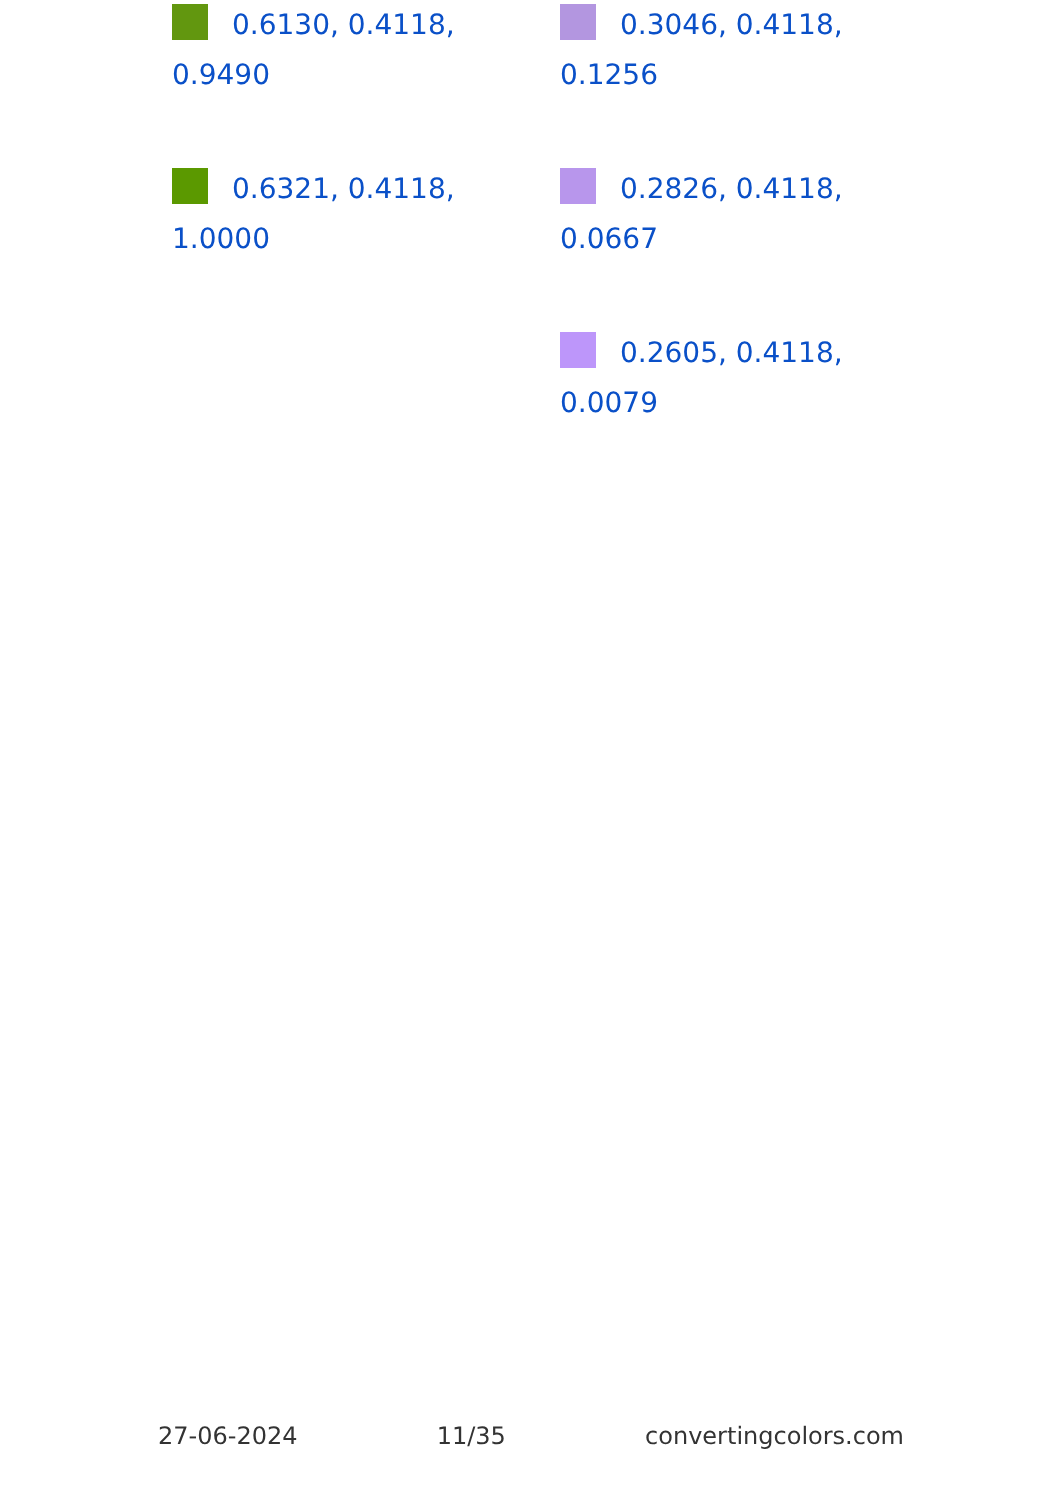0.6130, 0.4118, 0.9490
0.3046, 0.4118, 0.1256
0.6321, 0.4118, 1.0000
0.2826, 0.4118, 0.0667
0.2605, 0.4118, 0.0079
27-06-2024 11/35 convertingcolors.com